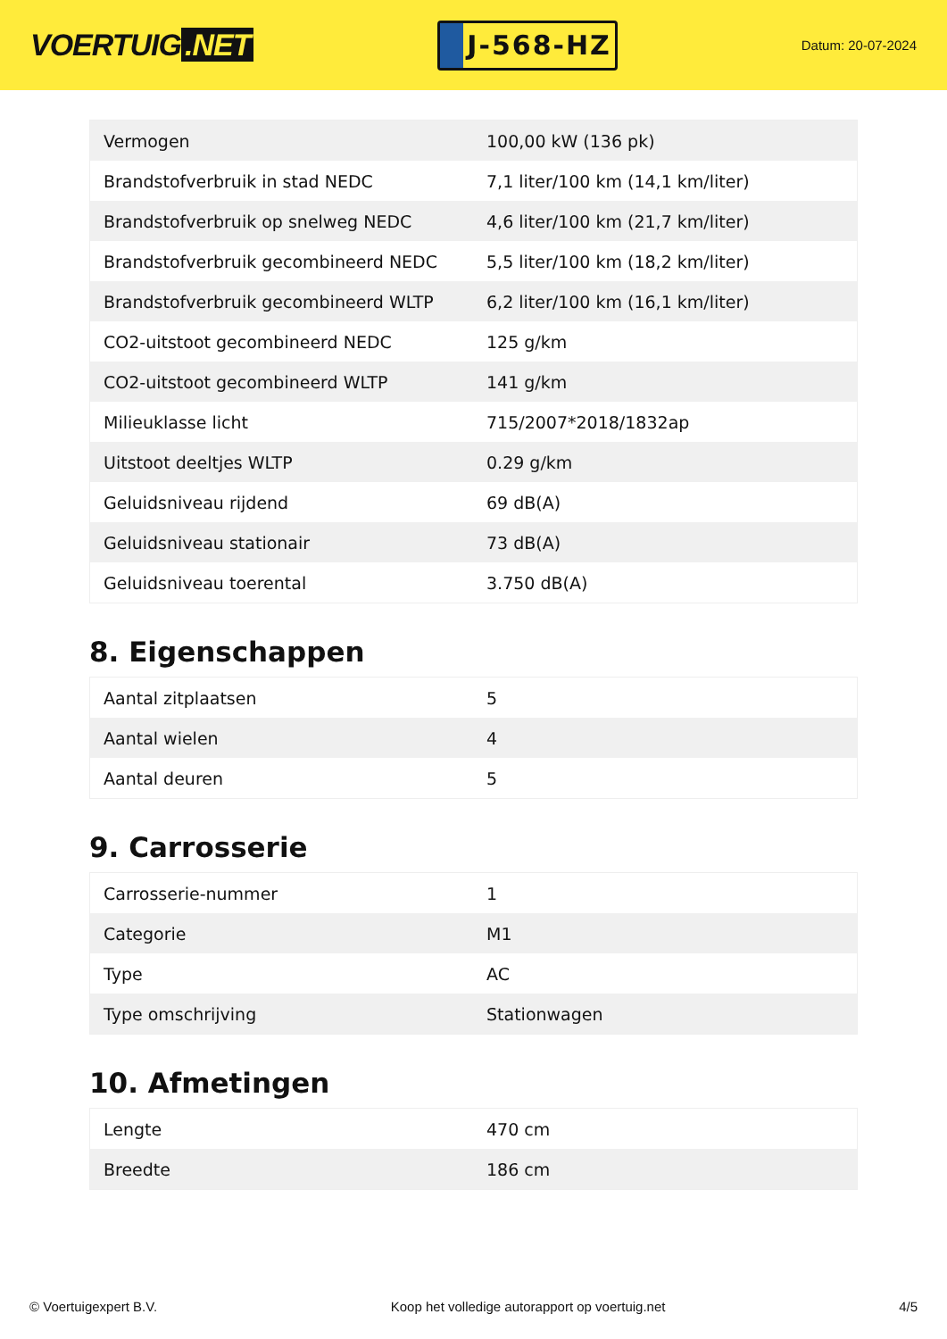VOERTUIG.NET
J-568-HZ
Datum: 20-07-2024
| Vermogen | 100,00 kW (136 pk) |
| Brandstofverbruik in stad NEDC | 7,1 liter/100 km (14,1 km/liter) |
| Brandstofverbruik op snelweg NEDC | 4,6 liter/100 km (21,7 km/liter) |
| Brandstofverbruik gecombineerd NEDC | 5,5 liter/100 km (18,2 km/liter) |
| Brandstofverbruik gecombineerd WLTP | 6,2 liter/100 km (16,1 km/liter) |
| CO2-uitstoot gecombineerd NEDC | 125 g/km |
| CO2-uitstoot gecombineerd WLTP | 141 g/km |
| Milieuklasse licht | 715/2007*2018/1832ap |
| Uitstoot deeltjes WLTP | 0.29 g/km |
| Geluidsniveau rijdend | 69 dB(A) |
| Geluidsniveau stationair | 73 dB(A) |
| Geluidsniveau toerental | 3.750 dB(A) |
8. Eigenschappen
| Aantal zitplaatsen | 5 |
| Aantal wielen | 4 |
| Aantal deuren | 5 |
9. Carrosserie
| Carrosserie-nummer | 1 |
| Categorie | M1 |
| Type | AC |
| Type omschrijving | Stationwagen |
10. Afmetingen
| Lengte | 470 cm |
| Breedte | 186 cm |
© Voertuigexpert B.V. Koop het volledige autorapport op voertuig.net 4/5